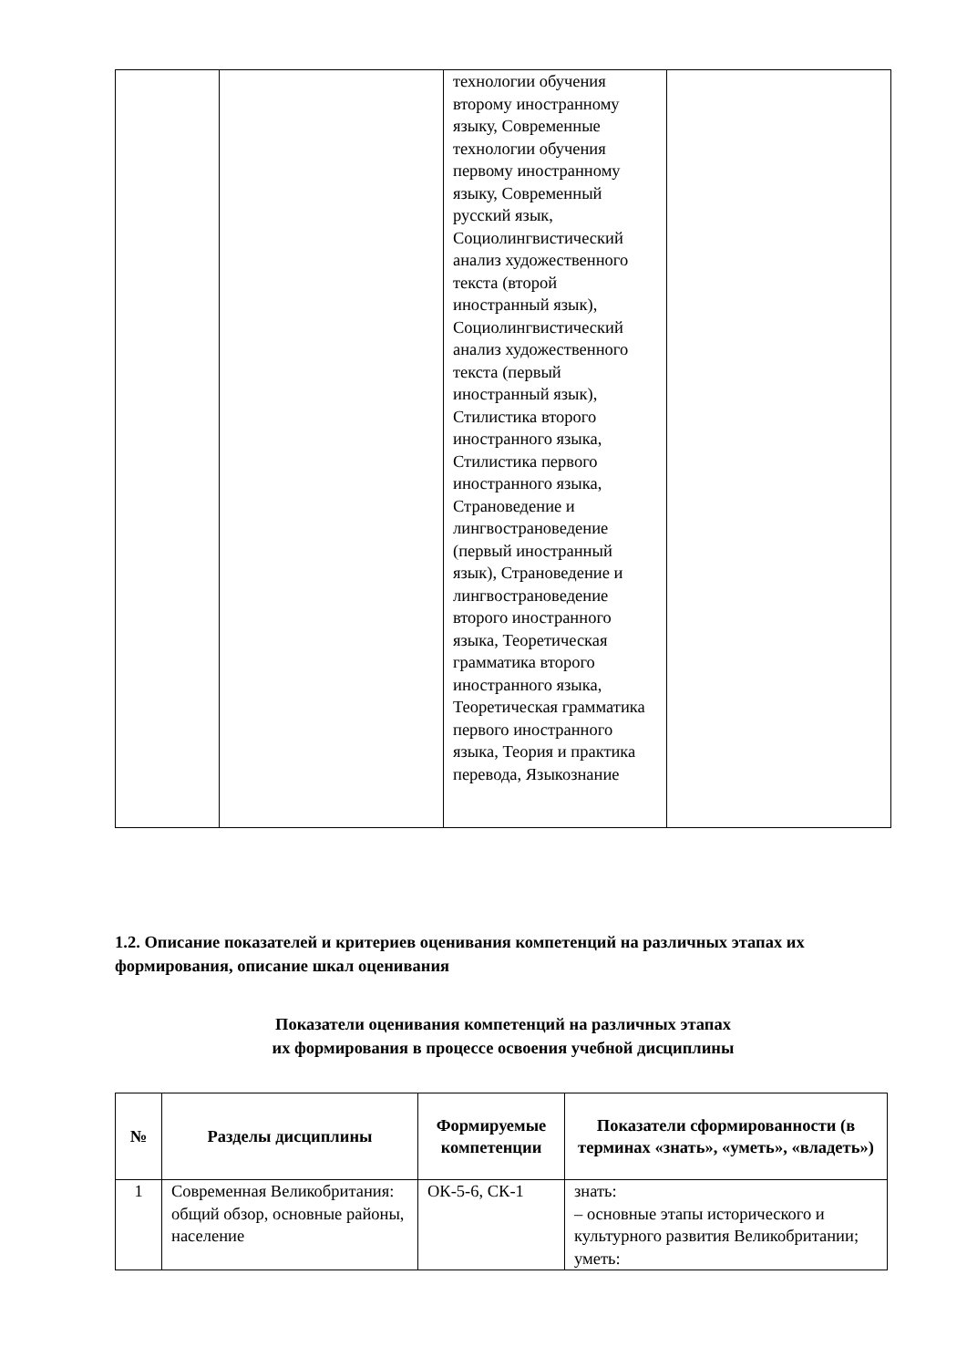| | | технологии обучения вторoму иностранному языку, Современные технологии обучения первому иностранному языку, Современный русский язык, Социолингвистический анализ художественного текста (второй иностранный язык), Социолингвистический анализ художественного текста (первый иностранный язык), Стилистика второго иностранного языка, Стилистика первого иностранного языка, Страноведение и лингвострановедение (первый иностранный язык), Страноведение и лингвострановедение второго иностранного языка, Теоретическая грамматика второго иностранного языка, Теоретическая грамматика первого иностранного языка, Теория и практика перевода, Языкознание | |
1.2. Описание показателей и критериев оценивания компетенций на различных этапах их формирования, описание шкал оценивания
Показатели оценивания компетенций на различных этапах
их формирования в процессе освоения учебной дисциплины
| № | Разделы дисциплины | Формируемые компетенции | Показатели сформированности (в терминах «знать», «уметь», «владеть») |
| --- | --- | --- | --- |
| 1 | Современная Великобритания: общий обзор, основные районы, население | ОК-5-6, СК-1 | знать: – основные этапы исторического и культурного развития Великобритании; уметь: |